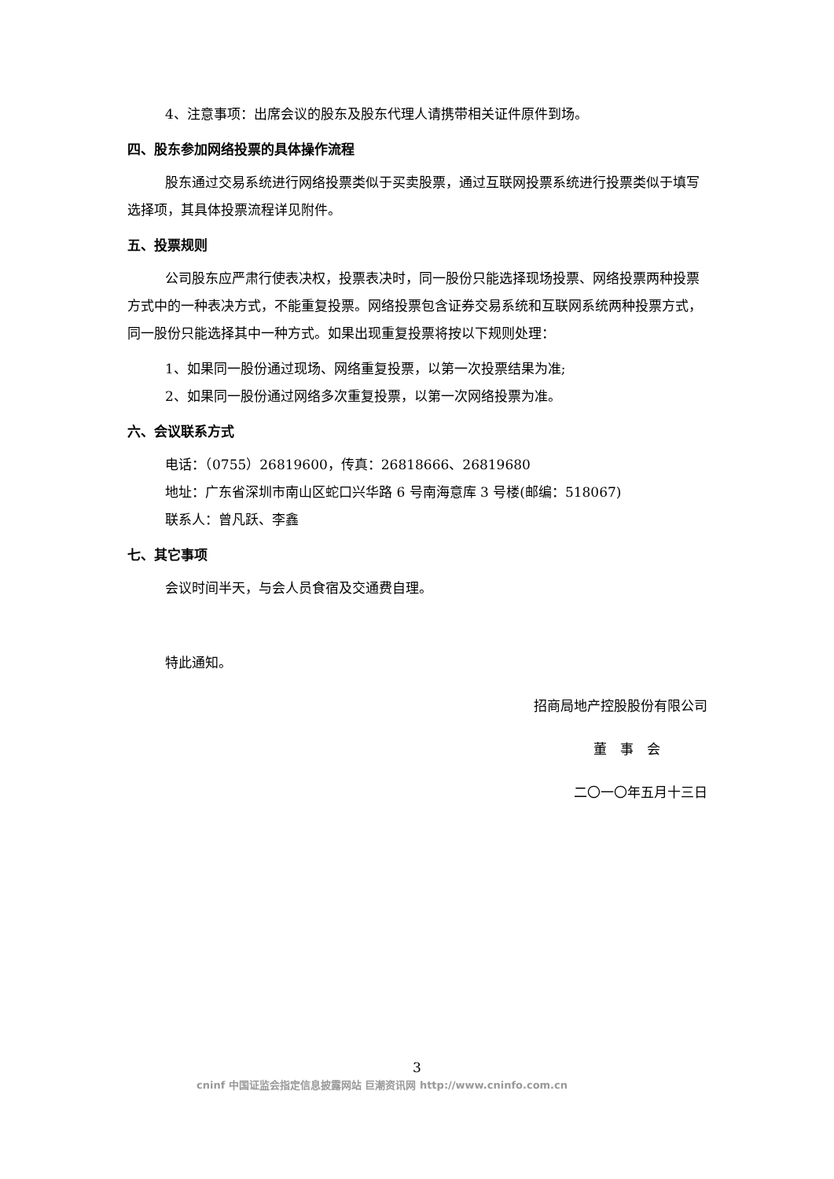4、注意事项：出席会议的股东及股东代理人请携带相关证件原件到场。
四、股东参加网络投票的具体操作流程
股东通过交易系统进行网络投票类似于买卖股票，通过互联网投票系统进行投票类似于填写选择项，其具体投票流程详见附件。
五、投票规则
公司股东应严肃行使表决权，投票表决时，同一股份只能选择现场投票、网络投票两种投票方式中的一种表决方式，不能重复投票。网络投票包含证券交易系统和互联网系统两种投票方式，同一股份只能选择其中一种方式。如果出现重复投票将按以下规则处理：
1、如果同一股份通过现场、网络重复投票，以第一次投票结果为准;
2、如果同一股份通过网络多次重复投票，以第一次网络投票为准。
六、会议联系方式
电话：（0755）26819600，传真：26818666、26819680
地址：广东省深圳市南山区蛇口兴华路 6 号南海意库 3 号楼(邮编：518067)
联系人：曾凡跃、李鑫
七、其它事项
会议时间半天，与会人员食宿及交通费自理。
特此通知。
招商局地产控股股份有限公司
董　事　会
二〇一〇年五月十三日
3
cninf 中国证监会指定信息披露网站 巨潮资讯网 http://www.cninfo.com.cn